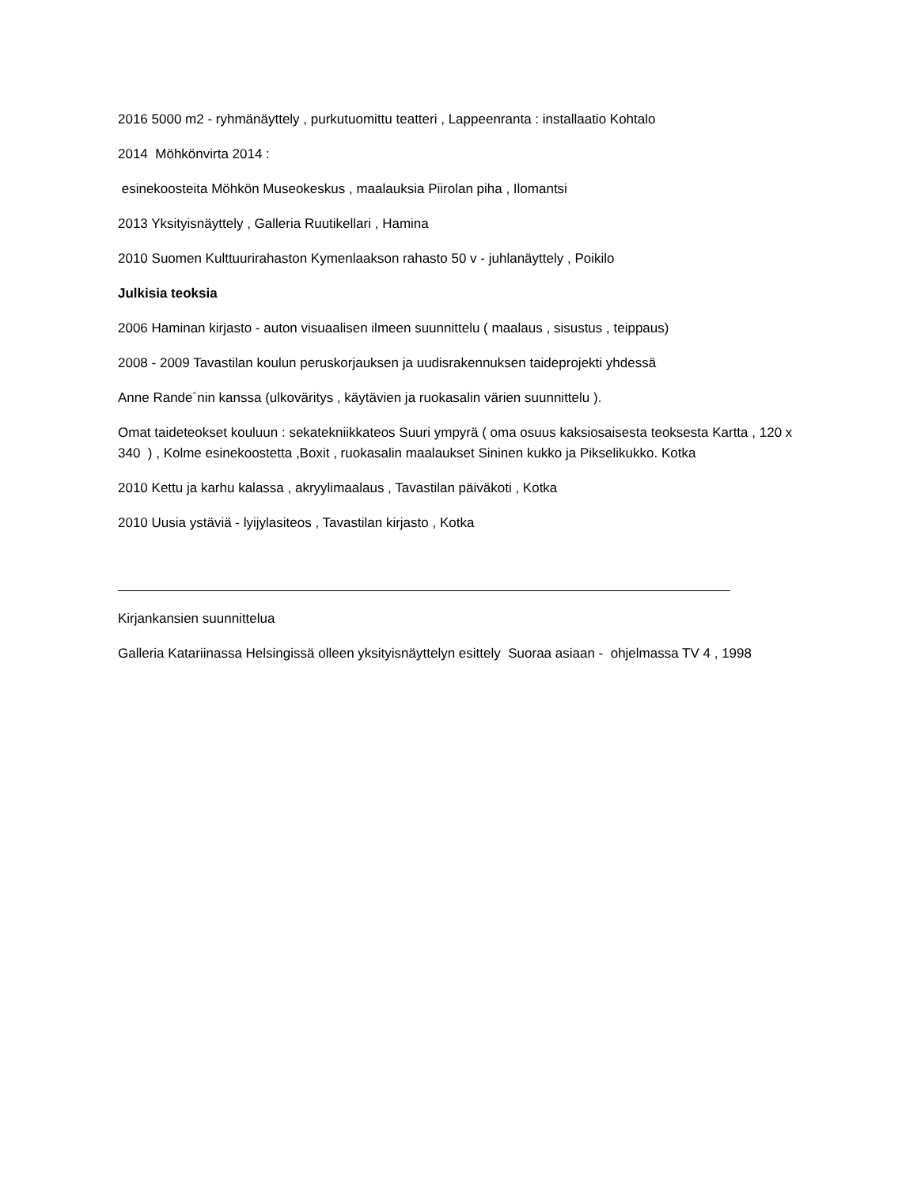2016 5000 m2 - ryhmänäyttely , purkutuomittu teatteri , Lappeenranta : installaatio Kohtalo
2014 Möhkönvirta 2014 :
esinekoosteita Möhkön Museokeskus , maalauksia Piirolan piha , Ilomantsi
2013 Yksityisnäyttely , Galleria Ruutikellari , Hamina
2010 Suomen Kulttuurirahaston Kymenlaakson rahasto 50 v - juhlanäyttely , Poikilo
Julkisia teoksia
2006 Haminan kirjasto - auton visuaalisen ilmeen suunnittelu ( maalaus , sisustus , teippaus)
2008 - 2009 Tavastilan koulun peruskorjauksen ja uudisrakennuksen taideprojekti yhdessä
Anne Rande´nin kanssa (ulkoväritys , käytävien ja ruokasalin värien suunnittelu ).
Omat taideteokset kouluun : sekatekniikkateos Suuri ympyrä ( oma osuus kaksiosaisesta teoksesta Kartta , 120 x 340 ) , Kolme esinekoostetta ,Boxit , ruokasalin maalaukset Sininen kukko ja Pikselikukko. Kotka
2010 Kettu ja karhu kalassa , akryylimaalaus , Tavastilan päiväkoti , Kotka
2010 Uusia ystäviä - lyijylasiteos , Tavastilan kirjasto , Kotka
Kirjankansien suunnittelua
Galleria Katariinassa Helsingissä olleen yksityisnäyttelyn esittely Suoraa asiaan - ohjelmassa TV 4 , 1998